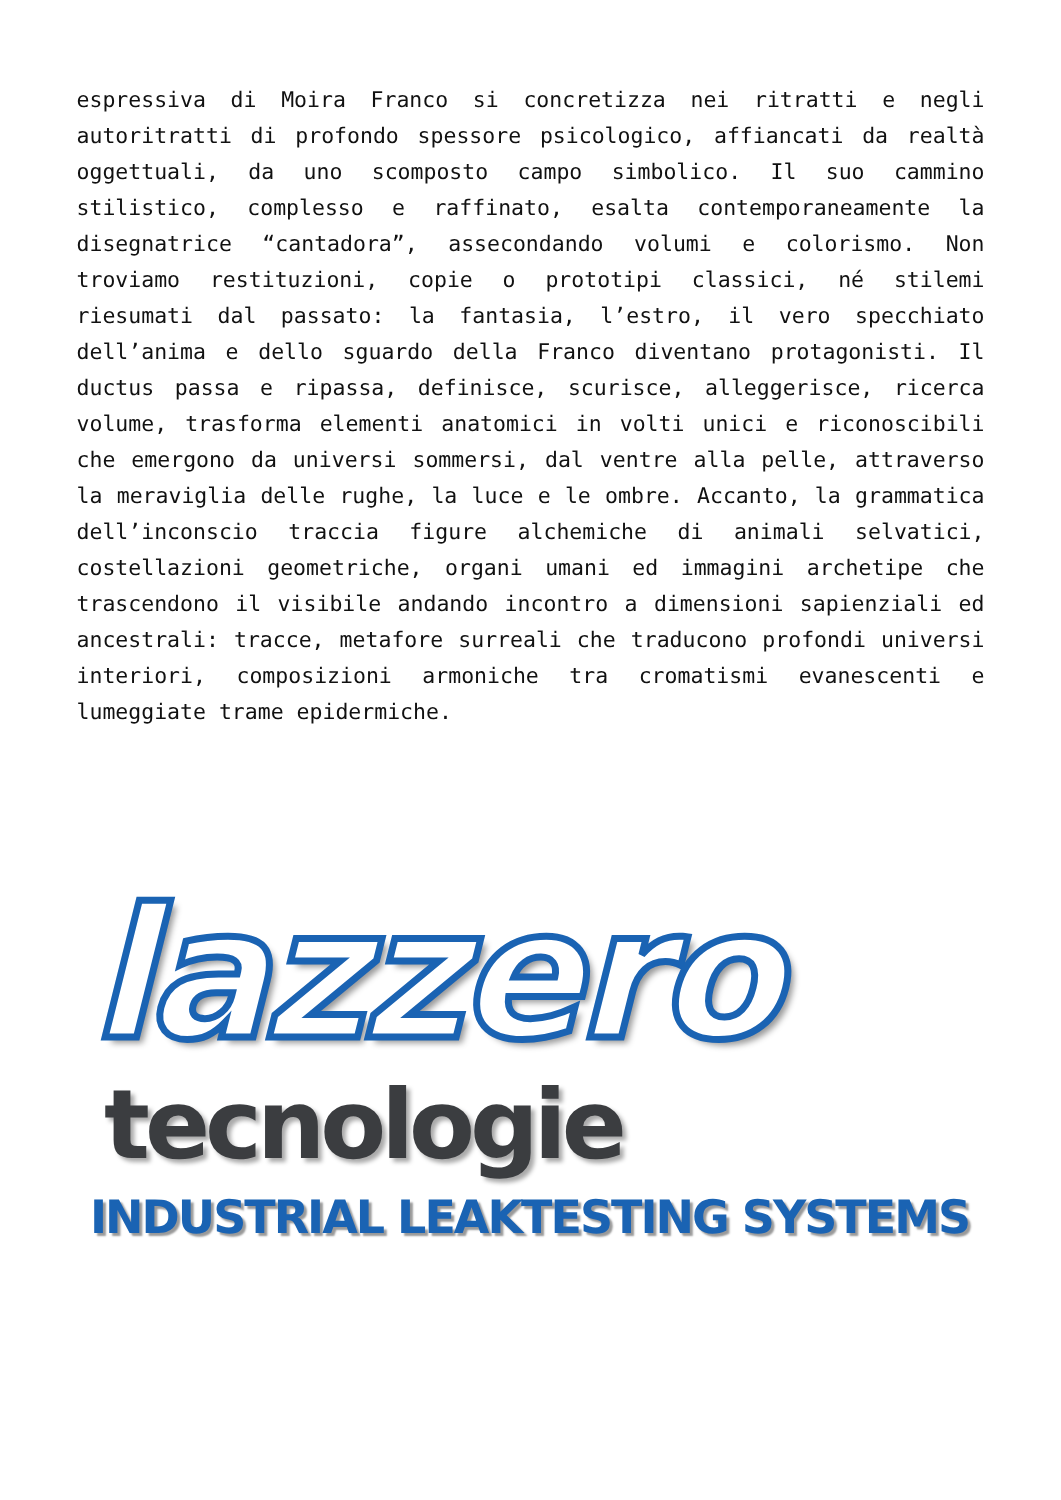espressiva di Moira Franco si concretizza nei ritratti e negli autoritratti di profondo spessore psicologico, affiancati da realtà oggettuali, da uno scomposto campo simbolico. Il suo cammino stilistico, complesso e raffinato, esalta contemporaneamente la disegnatrice “cantadora”, assecondando volumi e colorismo. Non troviamo restituzioni, copie o prototipi classici, né stilemi riesumati dal passato: la fantasia, l’estro, il vero specchiato dell’anima e dello sguardo della Franco diventano protagonisti. Il ductus passa e ripassa, definisce, scurisce, alleggerisce, ricerca volume, trasforma elementi anatomici in volti unici e riconoscibili che emergono da universi sommersi, dal ventre alla pelle, attraverso la meraviglia delle rughe, la luce e le ombre. Accanto, la grammatica dell’inconscio traccia figure alchemiche di animali selvatici, costellazioni geometriche, organi umani ed immagini archetipe che trascendono il visibile andando incontro a dimensioni sapienziali ed ancestrali: tracce, metafore surreali che traducono profondi universi interiori, composizioni armoniche tra cromatismi evanescenti e lumeggiate trame epidermiche.
lazzero
tecnologie
INDUSTRIAL LEAKTESTING SYSTEMS